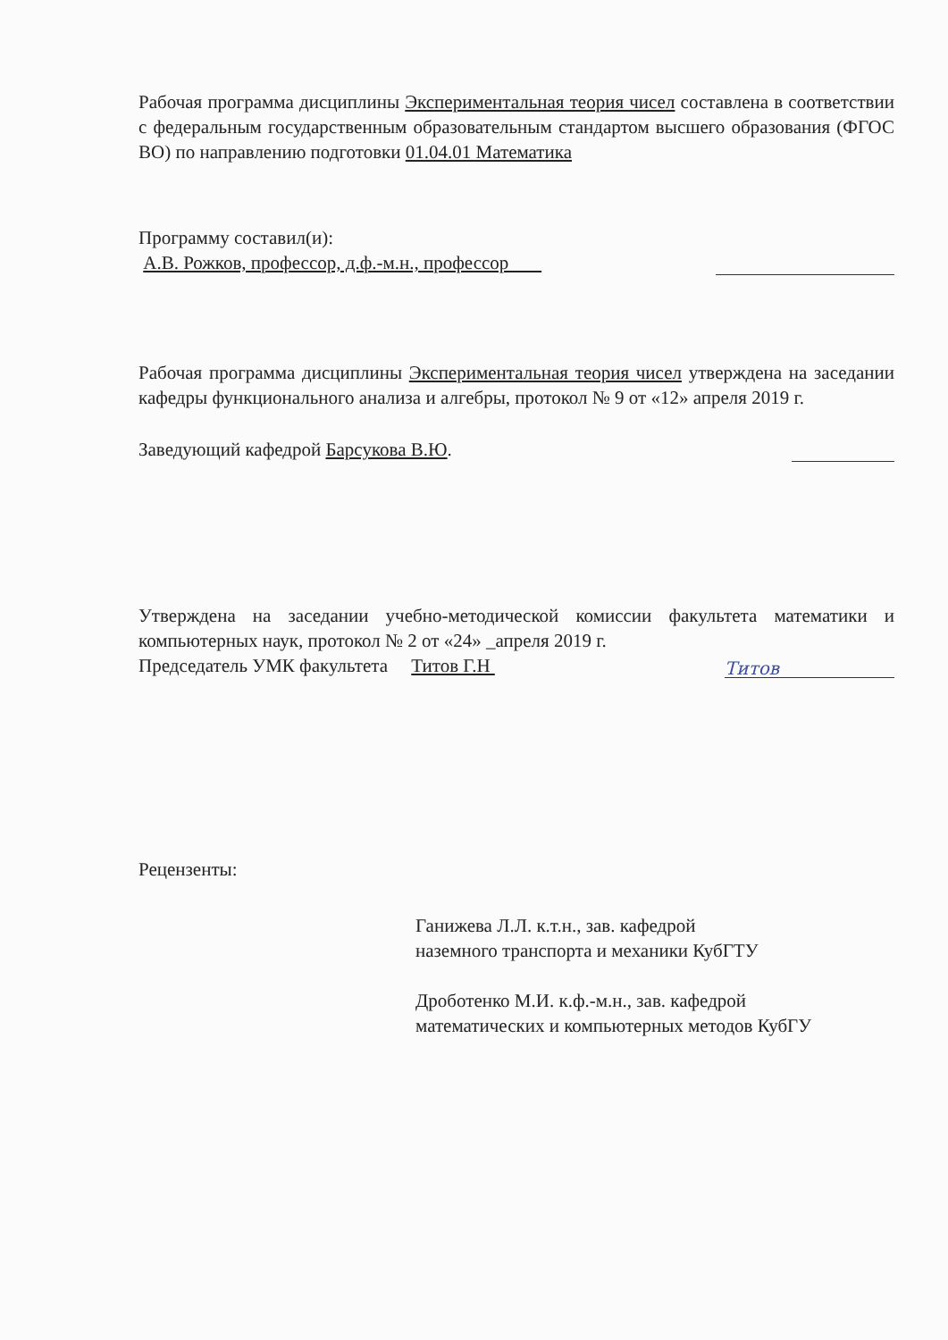Рабочая программа дисциплины Экспериментальная теория чисел составлена в соответствии с федеральным государственным образовательным стандартом высшего образования (ФГОС ВО) по направлению подготовки 01.04.01 Математика
Программу составил(и):
А.В. Рожков, профессор, д.ф.-м.н., профессор
Рабочая программа дисциплины Экспериментальная теория чисел утверждена на заседании кафедры функционального анализа и алгебры, протокол № 9 от «12» апреля 2019 г.
Заведующий кафедрой Барсукова В.Ю.
Утверждена на заседании учебно-методической комиссии факультета математики и компьютерных наук, протокол № 2 от «24» _апреля 2019 г.
Председатель УМК факультета Титов Г.Н Титов
Рецензенты:
Ганижева Л.Л. к.т.н., зав. кафедрой
наземного транспорта и механики КубГТУ
Дроботенко М.И. к.ф.-м.н., зав. кафедрой
математических и компьютерных методов КубГУ